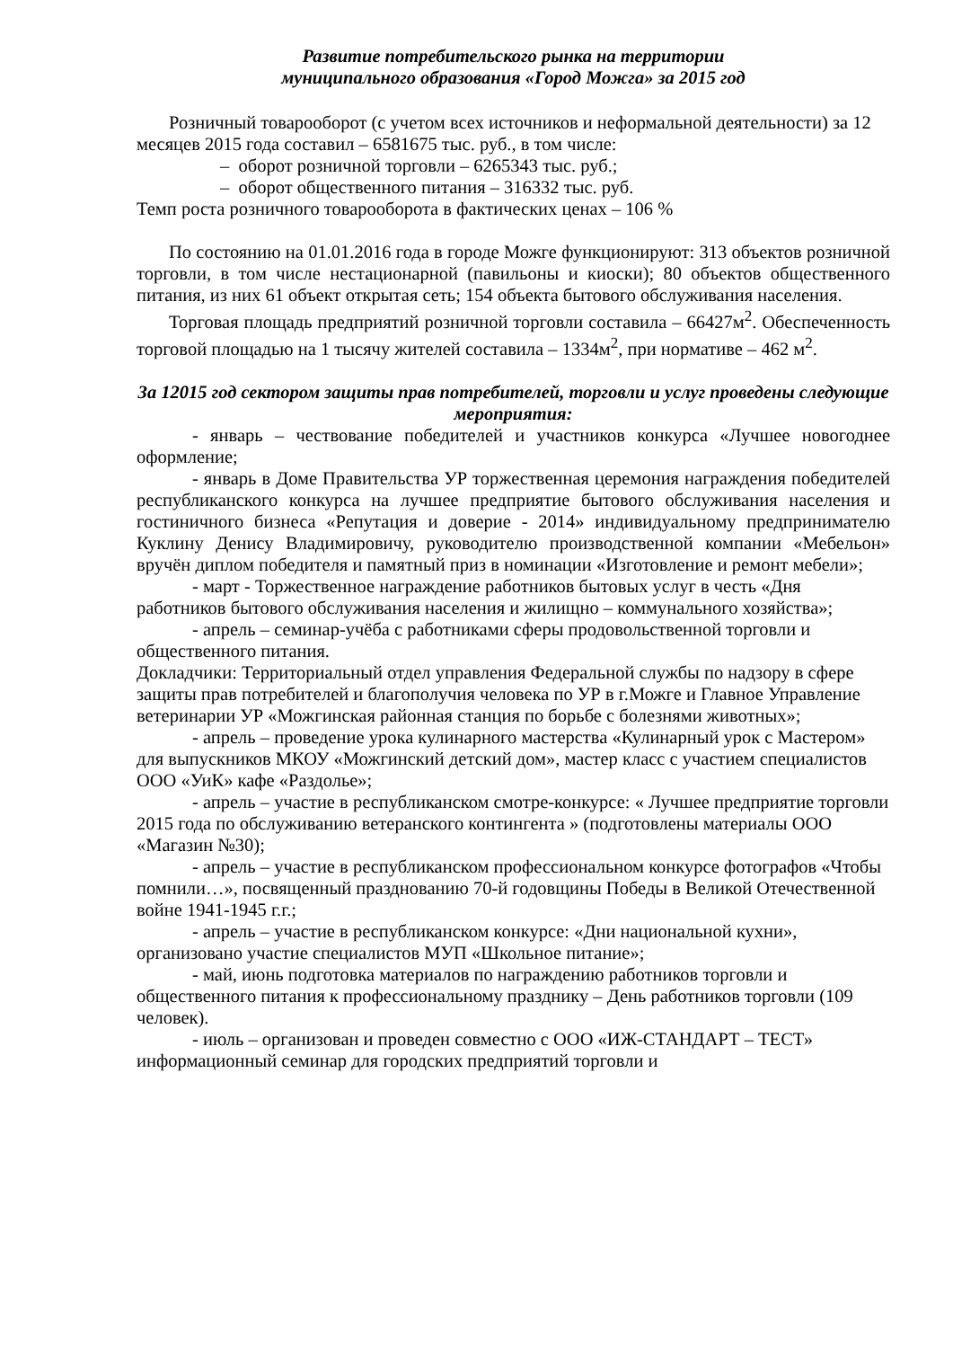Развитие потребительского рынка на территории
муниципального образования «Город Можга» за 2015 год
Розничный товарооборот (с учетом всех источников и неформальной деятельности) за 12 месяцев 2015 года составил – 6581675 тыс. руб., в том числе:
– оборот розничной торговли – 6265343 тыс. руб.;
– оборот общественного питания – 316332 тыс. руб.
Темп роста розничного товарооборота в фактических ценах – 106 %
По состоянию на 01.01.2016 года в городе Можге функционируют: 313 объектов розничной торговли, в том числе нестационарной (павильоны и киоски); 80 объектов общественного питания, из них 61 объект открытая сеть; 154 объекта бытового обслуживания населения.
Торговая площадь предприятий розничной торговли составила – 66427м<sup>2</sup>. Обеспеченность торговой площадью на 1 тысячу жителей составила – 1334м<sup>2</sup>, при нормативе – 462 м<sup>2</sup>.
За 12015 год сектором защиты прав потребителей, торговли и услуг проведены следующие мероприятия:
- январь – чествование победителей и участников конкурса «Лучшее новогоднее оформление;
- январь в Доме Правительства УР торжественная церемония награждения победителей республиканского конкурса на лучшее предприятие бытового обслуживания населения и гостиничного бизнеса «Репутация и доверие - 2014» индивидуальному предпринимателю Куклину Денису Владимировичу, руководителю производственной компании «Мебельон» вручён диплом победителя и памятный приз в номинации «Изготовление и ремонт мебели»;
- март - Торжественное награждение работников бытовых услуг в честь «Дня работников бытового обслуживания населения и жилищно – коммунального хозяйства»;
- апрель – семинар-учёба с работниками сферы продовольственной торговли и общественного питания.
Докладчики: Территориальный отдел управления Федеральной службы по надзору в сфере защиты прав потребителей и благополучия человека по УР в г.Можге и Главное Управление ветеринарии УР «Можгинская районная станция по борьбе с болезнями животных»;
- апрель – проведение урока кулинарного мастерства «Кулинарный урок с Мастером» для выпускников МКОУ «Можгинский детский дом», мастер класс с участием специалистов ООО «УиК» кафе «Раздолье»;
- апрель – участие в республиканском смотре-конкурсе: « Лучшее предприятие торговли 2015 года по обслуживанию ветеранского контингента » (подготовлены материалы ООО «Магазин №30);
- апрель – участие в республиканском профессиональном конкурсе фотографов «Чтобы помнили…», посвященный празднованию 70-й годовщины Победы в Великой Отечественной войне 1941-1945 г.г.;
- апрель – участие в республиканском конкурсе: «Дни национальной кухни», организовано участие специалистов МУП «Школьное питание»;
- май, июнь подготовка материалов по награждению работников торговли и общественного питания к профессиональному празднику – День работников торговли (109 человек).
- июль – организован и проведен совместно с ООО «ИЖ-СТАНДАРТ – ТЕСТ» информационный семинар для городских предприятий торговли и